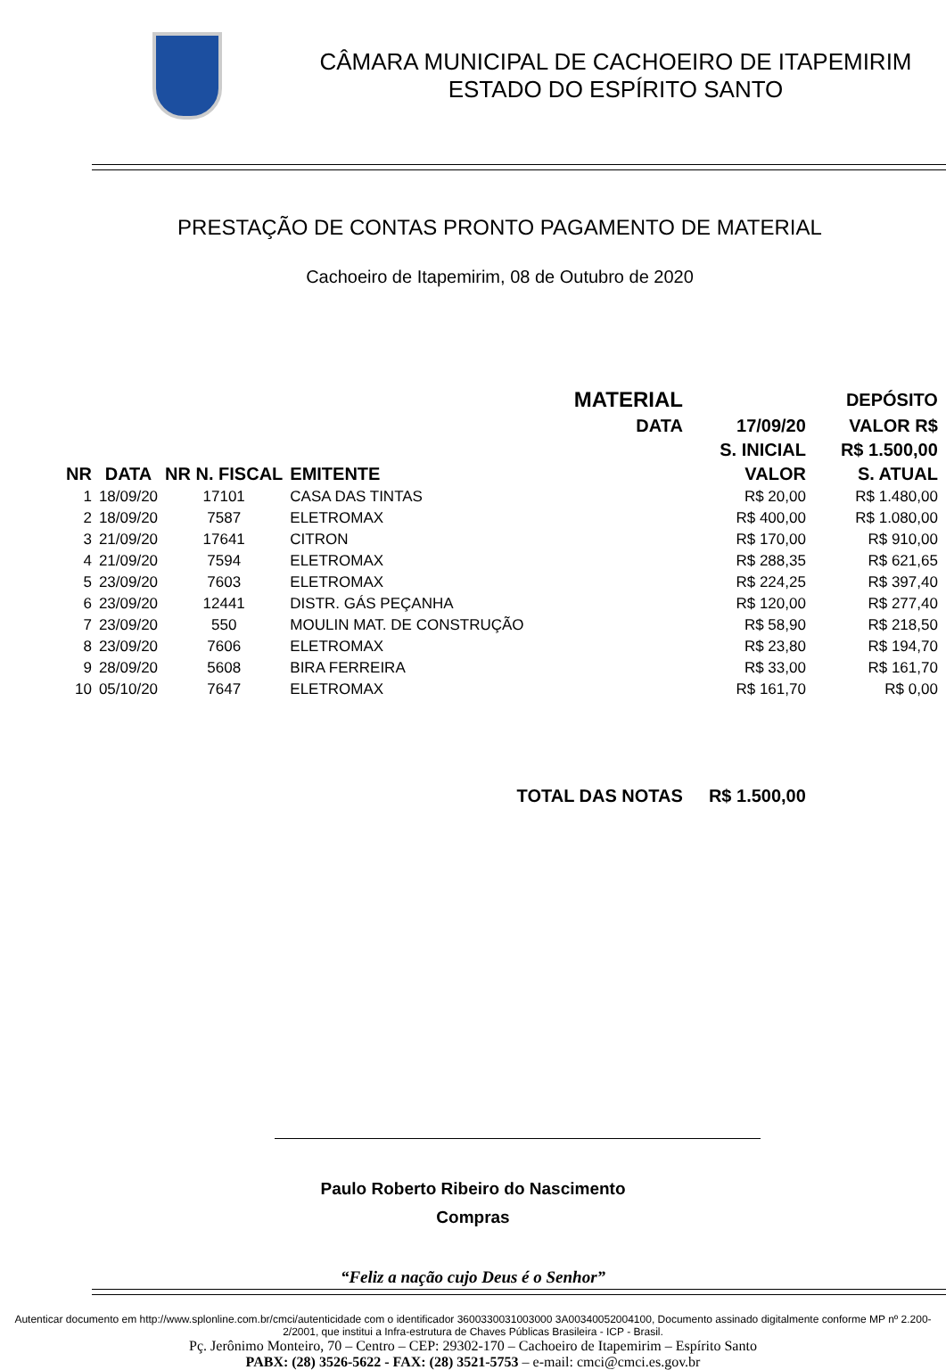CÂMARA MUNICIPAL DE CACHOEIRO DE ITAPEMIRIM
ESTADO DO ESPÍRITO SANTO
PRESTAÇÃO DE CONTAS PRONTO PAGAMENTO DE MATERIAL
Cachoeiro de Itapemirim, 08 de Outubro de 2020
| | | | MATERIAL | | DEPÓSITO | |
| --- | --- | --- | --- | --- | --- | --- |
| | | | | DATA | 17/09/20 | VALOR R$ |
| | | | | | S. INICIAL | R$ 1.500,00 |
| NR | DATA | NR N. FISCAL | EMITENTE | | VALOR | S. ATUAL |
| 1 | 18/09/20 | 17101 | CASA DAS TINTAS | | R$ 20,00 | R$ 1.480,00 |
| 2 | 18/09/20 | 7587 | ELETROMAX | | R$ 400,00 | R$ 1.080,00 |
| 3 | 21/09/20 | 17641 | CITRON | | R$ 170,00 | R$ 910,00 |
| 4 | 21/09/20 | 7594 | ELETROMAX | | R$ 288,35 | R$ 621,65 |
| 5 | 23/09/20 | 7603 | ELETROMAX | | R$ 224,25 | R$ 397,40 |
| 6 | 23/09/20 | 12441 | DISTR. GÁS PEÇANHA | | R$ 120,00 | R$ 277,40 |
| 7 | 23/09/20 | 550 | MOULIN MAT. DE CONSTRUÇÃO | | R$ 58,90 | R$ 218,50 |
| 8 | 23/09/20 | 7606 | ELETROMAX | | R$ 23,80 | R$ 194,70 |
| 9 | 28/09/20 | 5608 | BIRA FERREIRA | | R$ 33,00 | R$ 161,70 |
| 10 | 05/10/20 | 7647 | ELETROMAX | | R$ 161,70 | R$ 0,00 |
| TOTAL DAS NOTAS | | | | | R$ 1.500,00 | |
Paulo Roberto Ribeiro do Nascimento
Compras
“Feliz a nação cujo Deus é o Senhor”
Autenticar documento em http://www.splonline.com.br/cmci/autenticidade com o identificador 3600330031003000 3A00340052004100, Documento assinado digitalmente conforme MP nº 2.200-2/2001, que institui a Infra-estrutura de Chaves Públicas Brasileira - ICP - Brasil.
Pç. Jerônimo Monteiro, 70 – Centro – CEP: 29302-170 – Cachoeiro de Itapemirim – Espírito Santo
PABX: (28) 3526-5622 - FAX: (28) 3521-5753 – e-mail: cmci@cmci.es.gov.br